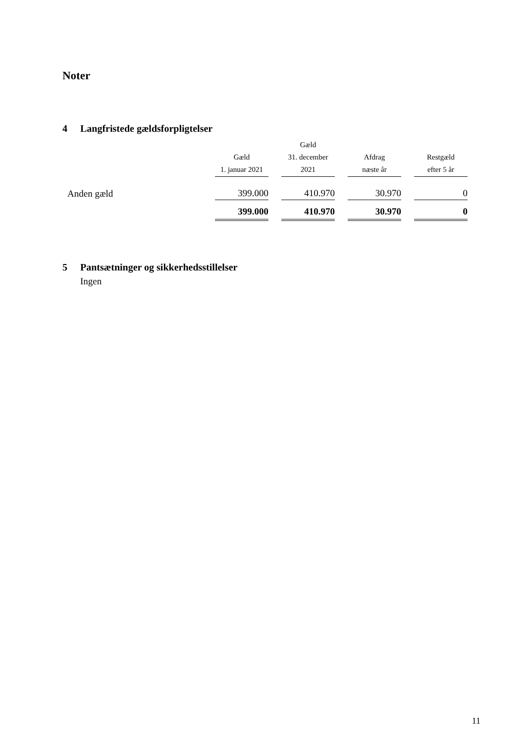Noter
4 Langfristede gældsforpligtelser
| | Gæld 1. januar 2021 | Gæld 31. december 2021 | Afdrag næste år | Restgæld efter 5 år |
| --- | --- | --- | --- | --- |
| Anden gæld | 399.000 | 410.970 | 30.970 | 0 |
| | 399.000 | 410.970 | 30.970 | 0 |
5 Pantsætninger og sikkerhedsstillelser
Ingen
11